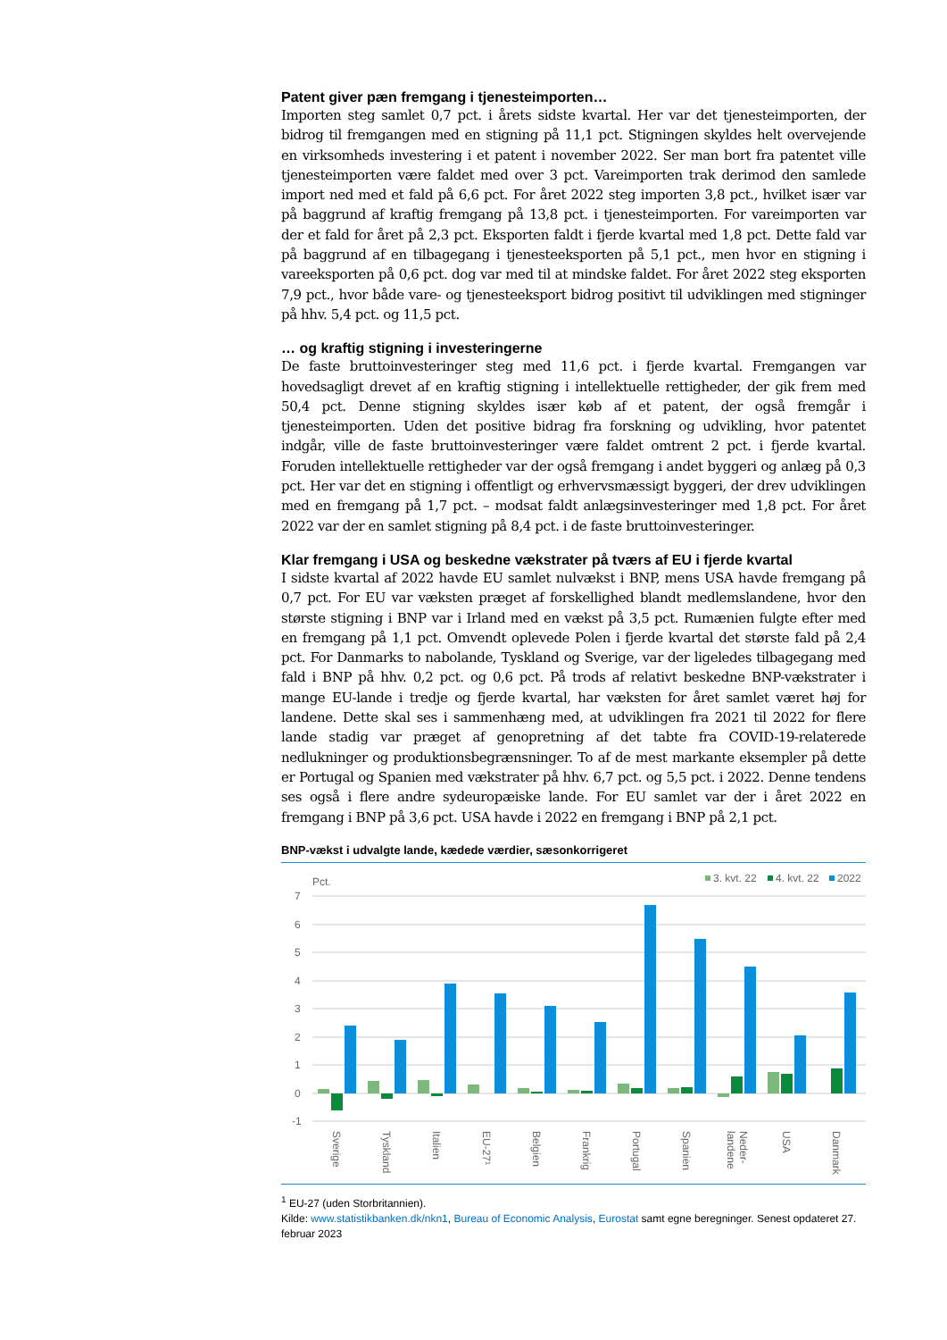Patent giver pæn fremgang i tjenesteimporten…
Importen steg samlet 0,7 pct. i årets sidste kvartal. Her var det tjenesteimporten, der bidrog til fremgangen med en stigning på 11,1 pct. Stigningen skyldes helt overvejende en virksomheds investering i et patent i november 2022. Ser man bort fra patentet ville tjenesteimporten være faldet med over 3 pct. Vareimporten trak derimod den samlede import ned med et fald på 6,6 pct. For året 2022 steg importen 3,8 pct., hvilket især var på baggrund af kraftig fremgang på 13,8 pct. i tjenesteimporten. For vareimporten var der et fald for året på 2,3 pct. Eksporten faldt i fjerde kvartal med 1,8 pct. Dette fald var på baggrund af en tilbagegang i tjenesteeksporten på 5,1 pct., men hvor en stigning i vareeksporten på 0,6 pct. dog var med til at mindske faldet. For året 2022 steg eksporten 7,9 pct., hvor både vare- og tjenesteeksport bidrog positivt til udviklingen med stigninger på hhv. 5,4 pct. og 11,5 pct.
… og kraftig stigning i investeringerne
De faste bruttoinvesteringer steg med 11,6 pct. i fjerde kvartal. Fremgangen var hovedsagligt drevet af en kraftig stigning i intellektuelle rettigheder, der gik frem med 50,4 pct. Denne stigning skyldes især køb af et patent, der også fremgår i tjenesteimporten. Uden det positive bidrag fra forskning og udvikling, hvor patentet indgår, ville de faste bruttoinvesteringer være faldet omtrent 2 pct. i fjerde kvartal. Foruden intellektuelle rettigheder var der også fremgang i andet byggeri og anlæg på 0,3 pct. Her var det en stigning i offentligt og erhvervsmæssigt byggeri, der drev udviklingen med en fremgang på 1,7 pct. – modsat faldt anlægsinvesteringer med 1,8 pct. For året 2022 var der en samlet stigning på 8,4 pct. i de faste bruttoinvesteringer.
Klar fremgang i USA og beskedne vækstrater på tværs af EU i fjerde kvartal
I sidste kvartal af 2022 havde EU samlet nulvækst i BNP, mens USA havde fremgang på 0,7 pct. For EU var væksten præget af forskellighed blandt medlemslandene, hvor den største stigning i BNP var i Irland med en vækst på 3,5 pct. Rumænien fulgte efter med en fremgang på 1,1 pct. Omvendt oplevede Polen i fjerde kvartal det største fald på 2,4 pct. For Danmarks to nabolande, Tyskland og Sverige, var der ligeledes tilbagegang med fald i BNP på hhv. 0,2 pct. og 0,6 pct. På trods af relativt beskedne BNP-vækstrater i mange EU-lande i tredje og fjerde kvartal, har væksten for året samlet været høj for landene. Dette skal ses i sammenhæng med, at udviklingen fra 2021 til 2022 for flere lande stadig var præget af genopretning af det tabte fra COVID-19-relaterede nedlukninger og produktionsbegrænsninger. To af de mest markante eksempler på dette er Portugal og Spanien med vækstrater på hhv. 6,7 pct. og 5,5 pct. i 2022. Denne tendens ses også i flere andre sydeuropæiske lande. For EU samlet var der i året 2022 en fremgang i BNP på 3,6 pct. USA havde i 2022 en fremgang i BNP på 2,1 pct.
BNP-vækst i udvalgte lande, kædede værdier, sæsonkorrigeret
Pct.
3. kvt. 22
4. kvt. 22
2022
7
6
5
4
3
2
1
0
-1
Sverige
Tyskland
Italien
EU-27¹
Belgien
Frankrig
Portugal
Spanien
Neder-
landene
USA
Danmark
<sup>1</sup> EU-27 (uden Storbritannien).
Kilde: www.statistikbanken.dk/nkn1, Bureau of Economic Analysis, Eurostat samt egne beregninger. Senest opdateret 27. februar 2023